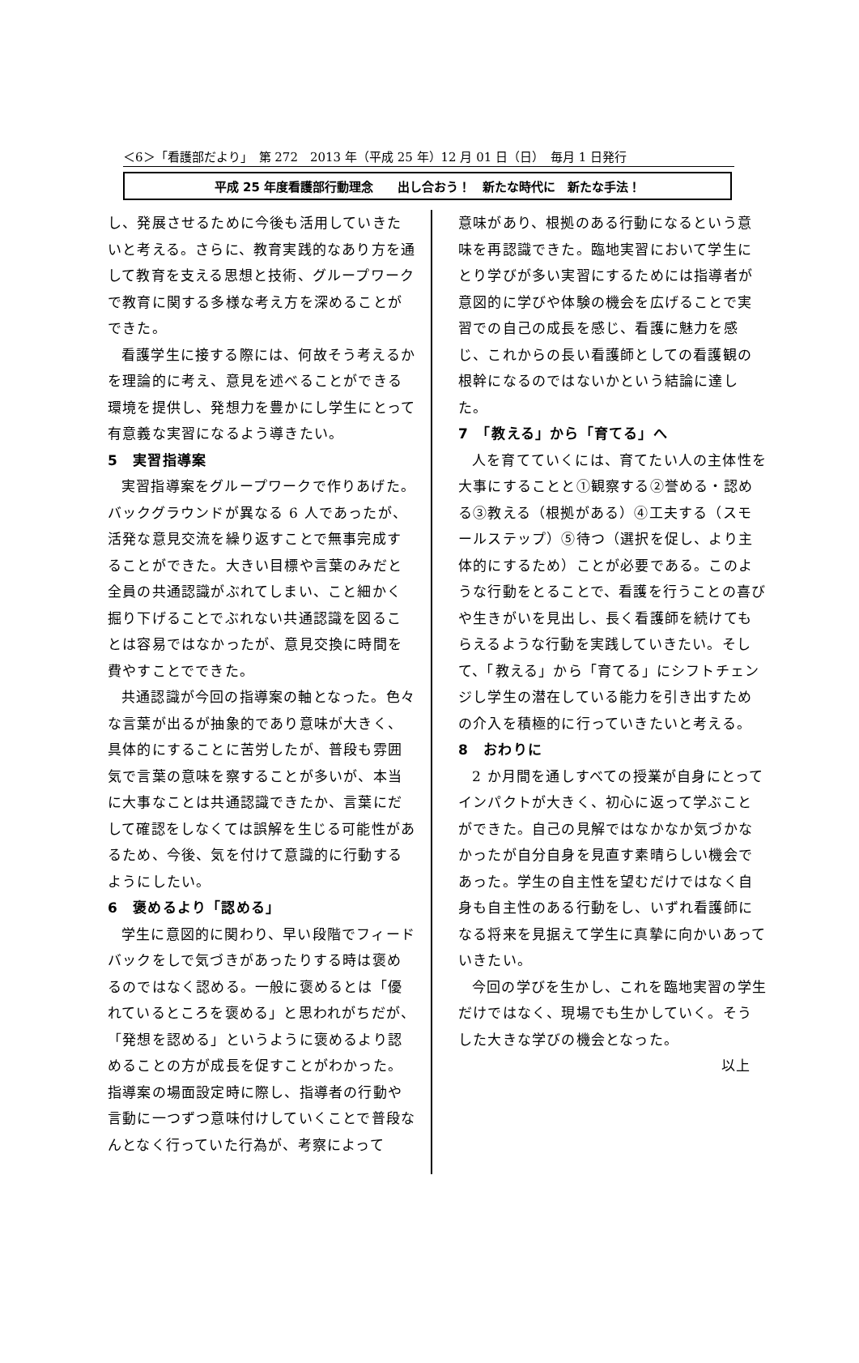＜6＞「看護部だより」　第 272　2013 年（平成 25 年）12 月 01 日（日）　毎月 1 日発行
平成 25 年度看護部行動理念　　出し合おう！　新たな時代に　新たな手法！
し、発展させるために今後も活用していきたいと考える。さらに、教育実践的なあり方を通して教育を支える思想と技術、グループワークで教育に関する多様な考え方を深めることができた。
看護学生に接する際には、何故そう考えるかを理論的に考え、意見を述べることができる環境を提供し、発想力を豊かにし学生にとって有意義な実習になるよう導きたい。
5　実習指導案
実習指導案をグループワークで作りあげた。バックグラウンドが異なる 6 人であったが、活発な意見交流を繰り返すことで無事完成することができた。大きい目標や言葉のみだと全員の共通認識がぶれてしまい、こと細かく掘り下げることでぶれない共通認識を図ることは容易ではなかったが、意見交換に時間を費やすことでできた。
共通認識が今回の指導案の軸となった。色々な言葉が出るが抽象的であり意味が大きく、具体的にすることに苦労したが、普段も雰囲気で言葉の意味を察することが多いが、本当に大事なことは共通認識できたか、言葉にだして確認をしなくては誤解を生じる可能性があるため、今後、気を付けて意識的に行動するようにしたい。
6　褒めるより「認める」
学生に意図的に関わり、早い段階でフィードバックをしで気づきがあったりする時は褒めるのではなく認める。一般に褒めるとは「優れているところを褒める」と思われがちだが、「発想を認める」というように褒めるより認めることの方が成長を促すことがわかった。指導案の場面設定時に際し、指導者の行動や言動に一つずつ意味付けしていくことで普段なんとなく行っていた行為が、考察によって
意味があり、根拠のある行動になるという意味を再認識できた。臨地実習において学生にとり学びが多い実習にするためには指導者が意図的に学びや体験の機会を広げることで実習での自己の成長を感じ、看護に魅力を感じ、これからの長い看護師としての看護観の根幹になるのではないかという結論に達した。
7　「教える」から「育てる」へ
人を育てていくには、育てたい人の主体性を大事にすることと①観察する②誉める・認める③教える（根拠がある）④工夫する（スモールステップ）⑤待つ（選択を促し、より主体的にするため）ことが必要である。このような行動をとることで、看護を行うことの喜びや生きがいを見出し、長く看護師を続けてもらえるような行動を実践していきたい。そして、「教える」から「育てる」にシフトチェンジし学生の潜在している能力を引き出すための介入を積極的に行っていきたいと考える。
8　おわりに
2 か月間を通しすべての授業が自身にとってインパクトが大きく、初心に返って学ぶことができた。自己の見解ではなかなか気づかなかったが自分自身を見直す素晴らしい機会であった。学生の自主性を望むだけではなく自身も自主性のある行動をし、いずれ看護師になる将来を見据えて学生に真摯に向かいあっていきたい。
今回の学びを生かし、これを臨地実習の学生だけではなく、現場でも生かしていく。そうした大きな学びの機会となった。
以上